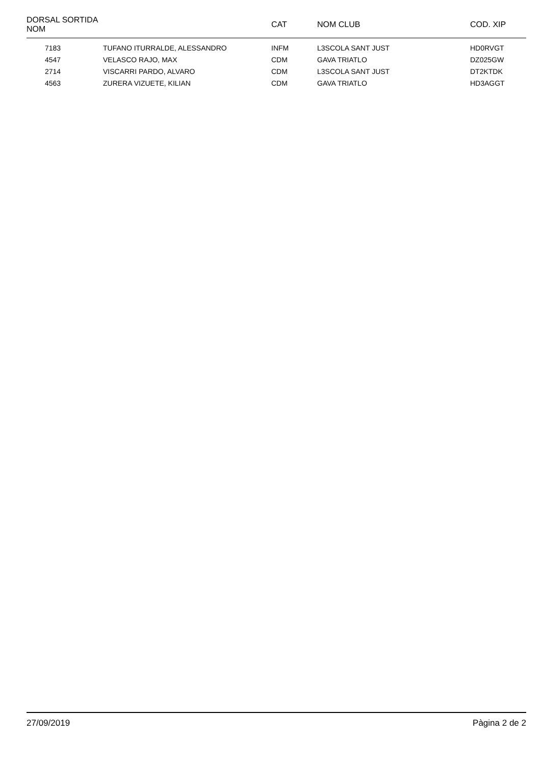| DORSAL SORTIDA NOM | | CAT | NOM CLUB | COD. XIP |
| --- | --- | --- | --- | --- |
| 7183 | TUFANO ITURRALDE, ALESSANDRO | INFM | L3SCOLA SANT JUST | HD0RVGT |
| 4547 | VELASCO RAJO, MAX | CDM | GAVA TRIATLO | DZ025GW |
| 2714 | VISCARRI PARDO, ALVARO | CDM | L3SCOLA SANT JUST | DT2KTDK |
| 4563 | ZURERA VIZUETE, KILIAN | CDM | GAVA TRIATLO | HD3AGGT |
27/09/2019 Pàgina 2 de 2